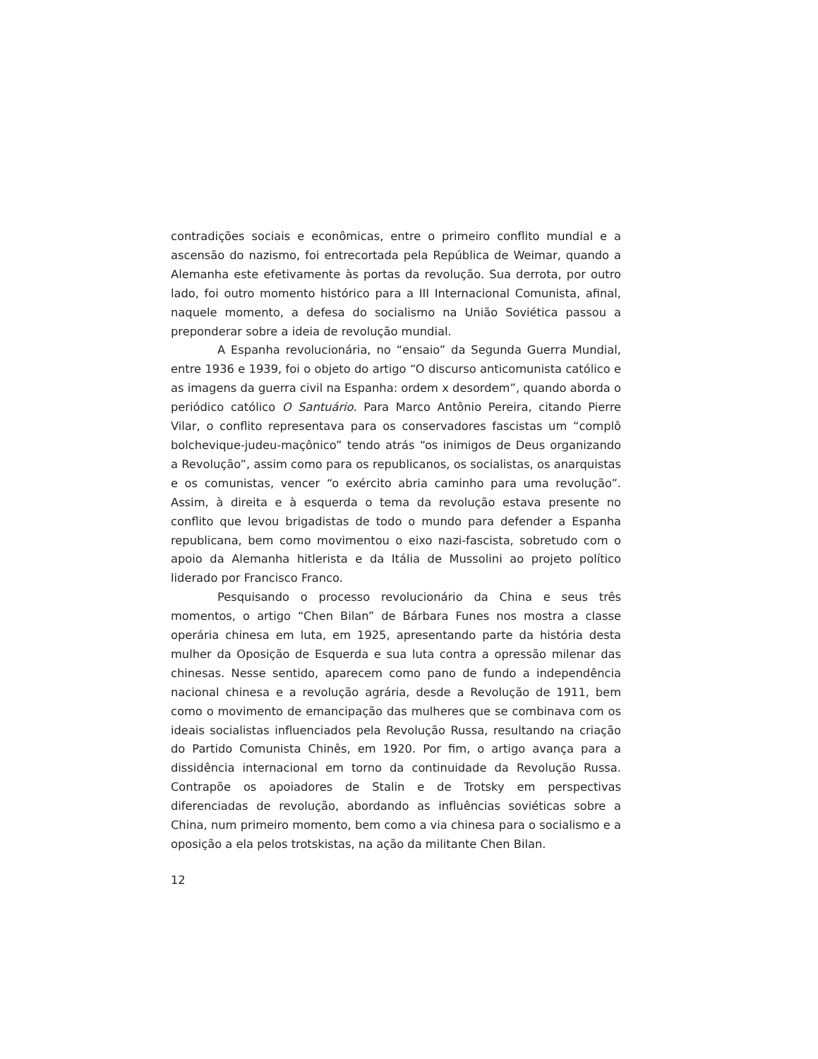contradições sociais e econômicas, entre o primeiro conflito mundial e a ascensão do nazismo, foi entrecortada pela República de Weimar, quando a Alemanha este efetivamente às portas da revolução. Sua derrota, por outro lado, foi outro momento histórico para a III Internacional Comunista, afinal, naquele momento, a defesa do socialismo na União Soviética passou a preponderar sobre a ideia de revolução mundial.
A Espanha revolucionária, no “ensaio” da Segunda Guerra Mundial, entre 1936 e 1939, foi o objeto do artigo “O discurso anticomunista católico e as imagens da guerra civil na Espanha: ordem x desordem”, quando aborda o periódico católico O Santuário. Para Marco Antônio Pereira, citando Pierre Vilar, o conflito representava para os conservadores fascistas um “complô bolchevique-judeu-maçônico” tendo atrás “os inimigos de Deus organizando a Revolução”, assim como para os republicanos, os socialistas, os anarquistas e os comunistas, vencer “o exército abria caminho para uma revolução”. Assim, à direita e à esquerda o tema da revolução estava presente no conflito que levou brigadistas de todo o mundo para defender a Espanha republicana, bem como movimentou o eixo nazi-fascista, sobretudo com o apoio da Alemanha hitlerista e da Itália de Mussolini ao projeto político liderado por Francisco Franco.
Pesquisando o processo revolucionário da China e seus três momentos, o artigo “Chen Bilan” de Bárbara Funes nos mostra a classe operária chinesa em luta, em 1925, apresentando parte da história desta mulher da Oposição de Esquerda e sua luta contra a opressão milenar das chinesas. Nesse sentido, aparecem como pano de fundo a independência nacional chinesa e a revolução agrária, desde a Revolução de 1911, bem como o movimento de emancipação das mulheres que se combinava com os ideais socialistas influenciados pela Revolução Russa, resultando na criação do Partido Comunista Chinês, em 1920. Por fim, o artigo avança para a dissidência internacional em torno da continuidade da Revolução Russa. Contrapõe os apoiadores de Stalin e de Trotsky em perspectivas diferenciadas de revolução, abordando as influências soviéticas sobre a China, num primeiro momento, bem como a via chinesa para o socialismo e a oposição a ela pelos trotskistas, na ação da militante Chen Bilan.
12